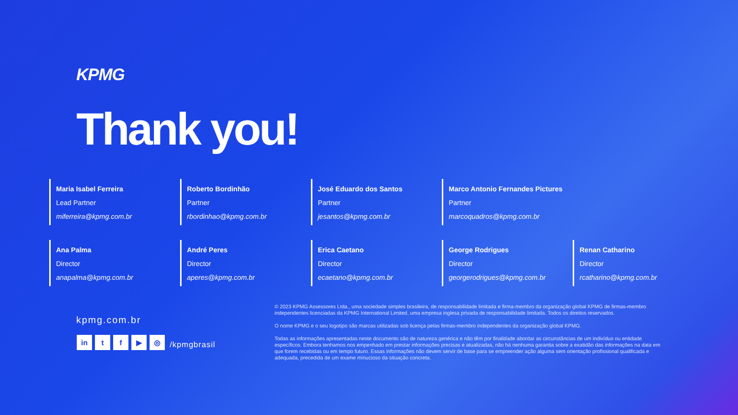KPMG
Thank you!
Maria Isabel Ferreira
Lead Partner
miferreira@kpmg.com.br
Roberto Bordinhão
Partner
rbordinhao@kpmg.com.br
José Eduardo dos Santos
Partner
jesantos@kpmg.com.br
Marco Antonio Fernandes Pictures
Partner
marcoquadros@kpmg.com.br
Ana Palma
Director
anapalma@kpmg.com.br
André Peres
Director
aperes@kpmg.com.br
Erica Caetano
Director
ecaetano@kpmg.com.br
George Rodrigues
Director
georgerodrigues@kpmg.com.br
Renan Catharino
Director
rcatharino@kpmg.com.br
kpmg.com.br
in tf ▶ ◎ /kpmgbrasil
© 2023 KPMG Assessores Ltda., uma sociedade simples brasileira, de responsabilidade limitada e firma-membro da organização global KPMG de firmas-membro independentes licenciadas da KPMG International Limited, uma empresa inglesa privada de responsabilidade limitada. Todos os direitos reservados.
O nome KPMG e o seu logotipo são marcas utilizadas sob licença pelas firmas-membro independentes da organização global KPMG.
Todas as informações apresentadas neste documento são de natureza genérica e não têm por finalidade abordar as circunstâncias de um indivíduo ou entidade específicos. Embora tenhamos nos empenhado em prestar informações precisas e atualizadas, não há nenhuma garantia sobre a exatidão das informações na data em que forem recebidas ou em tempo futuro. Essas informações não devem servir de base para se empreender ação alguma sem orientação profissional qualificada e adequada, precedida de um exame minucioso da situação concreta.